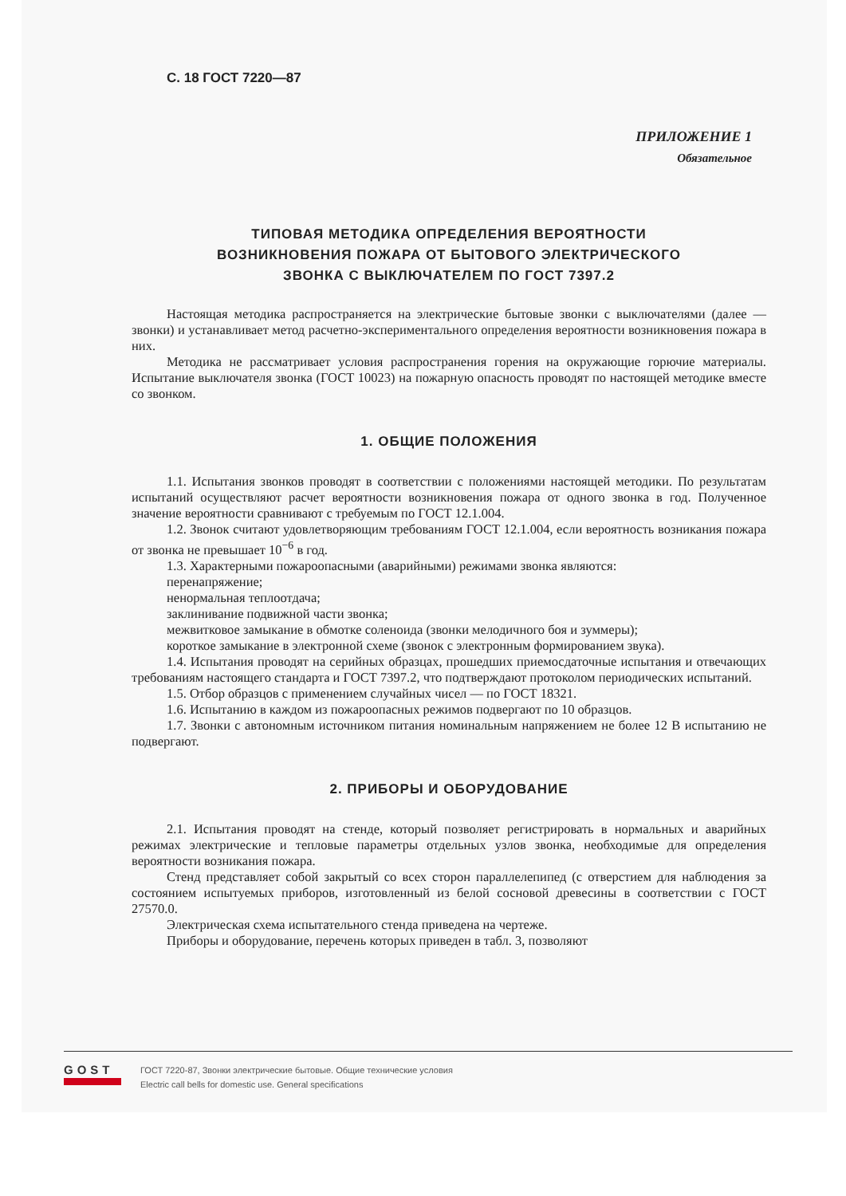С. 18 ГОСТ 7220—87
ПРИЛОЖЕНИЕ 1
Обязательное
ТИПОВАЯ МЕТОДИКА ОПРЕДЕЛЕНИЯ ВЕРОЯТНОСТИ
ВОЗНИКНОВЕНИЯ ПОЖАРА ОТ БЫТОВОГО ЭЛЕКТРИЧЕСКОГО
ЗВОНКА С ВЫКЛЮЧАТЕЛЕМ ПО ГОСТ 7397.2
Настоящая методика распространяется на электрические бытовые звонки с выключателями (далее — звонки) и устанавливает метод расчетно-экспериментального определения вероятности возникновения пожара в них.
Методика не рассматривает условия распространения горения на окружающие горючие материалы. Испытание выключателя звонка (ГОСТ 10023) на пожарную опасность проводят по настоящей методике вместе со звонком.
1. ОБЩИЕ ПОЛОЖЕНИЯ
1.1. Испытания звонков проводят в соответствии с положениями настоящей методики. По результатам испытаний осуществляют расчет вероятности возникновения пожара от одного звонка в год. Полученное значение вероятности сравнивают с требуемым по ГОСТ 12.1.004.
1.2. Звонок считают удовлетворяющим требованиям ГОСТ 12.1.004, если вероятность возникания пожара от звонка не превышает 10<sup>−6</sup> в год.
1.3. Характерными пожароопасными (аварийными) режимами звонка являются:
перенапряжение;
ненормальная теплоотдача;
заклинивание подвижной части звонка;
межвитковое замыкание в обмотке соленоида (звонки мелодичного боя и зуммеры);
короткое замыкание в электронной схеме (звонок с электронным формированием звука).
1.4. Испытания проводят на серийных образцах, прошедших приемосдаточные испытания и отвечающих требованиям настоящего стандарта и ГОСТ 7397.2, что подтверждают протоколом периодических испытаний.
1.5. Отбор образцов с применением случайных чисел — по ГОСТ 18321.
1.6. Испытанию в каждом из пожароопасных режимов подвергают по 10 образцов.
1.7. Звонки с автономным источником питания номинальным напряжением не более 12 В испытанию не подвергают.
2. ПРИБОРЫ И ОБОРУДОВАНИЕ
2.1. Испытания проводят на стенде, который позволяет регистрировать в нормальных и аварийных режимах электрические и тепловые параметры отдельных узлов звонка, необходимые для определения вероятности возникания пожара.
Стенд представляет собой закрытый со всех сторон параллелепипед (с отверстием для наблюдения за состоянием испытуемых приборов, изготовленный из белой сосновой древесины в соответствии с ГОСТ 27570.0.
Электрическая схема испытательного стенда приведена на чертеже.
Приборы и оборудование, перечень которых приведен в табл. 3, позволяют
GOST
ГОСТ 7220-87, Звонки электрические бытовые. Общие технические условия
Electric call bells for domestic use. General specifications